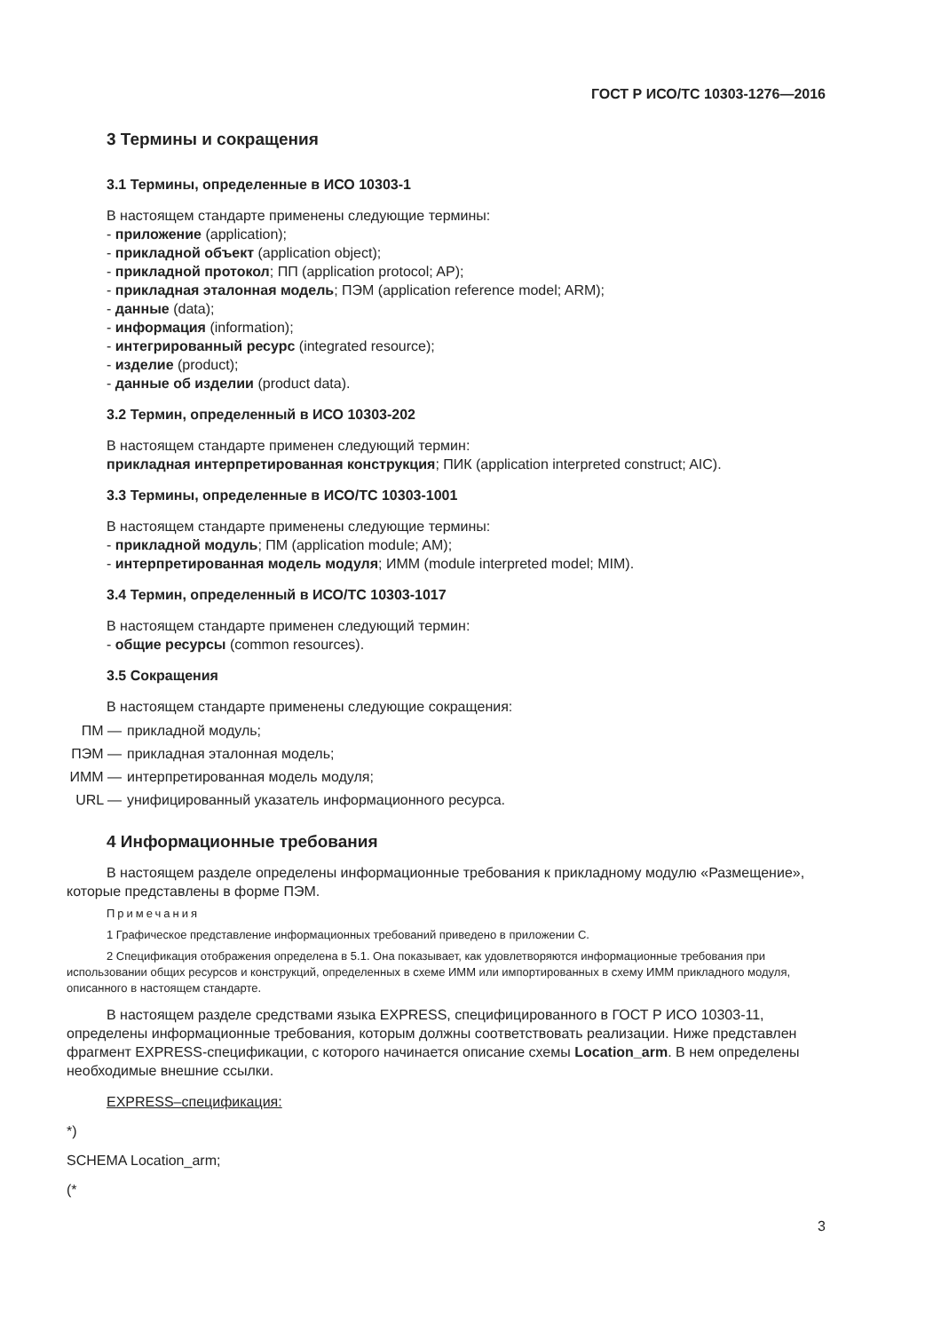ГОСТ Р ИСО/ТС 10303-1276—2016
3 Термины и сокращения
3.1 Термины, определенные в ИСО 10303-1
В настоящем стандарте применены следующие термины:
- приложение (application);
- прикладной объект (application object);
- прикладной протокол; ПП (application protocol; AP);
- прикладная эталонная модель; ПЭМ (application reference model; ARM);
- данные (data);
- информация (information);
- интегрированный ресурс (integrated resource);
- изделие (product);
- данные об изделии (product data).
3.2 Термин, определенный в ИСО 10303-202
В настоящем стандарте применен следующий термин:
прикладная интерпретированная конструкция; ПИК (application interpreted construct; AIC).
3.3 Термины, определенные в ИСО/ТС 10303-1001
В настоящем стандарте применены следующие термины:
- прикладной модуль; ПМ (application module; AM);
- интерпретированная модель модуля; ИММ (module interpreted model; MIM).
3.4 Термин, определенный в ИСО/ТС 10303-1017
В настоящем стандарте применен следующий термин:
- общие ресурсы (common resources).
3.5 Сокращения
В настоящем стандарте применены следующие сокращения:
ПМ — прикладной модуль; ПЭМ — прикладная эталонная модель; ИММ — интерпретированная модель модуля; URL — унифицированный указатель информационного ресурса.
4 Информационные требования
В настоящем разделе определены информационные требования к прикладному модулю «Размещение», которые представлены в форме ПЭМ.
Примечания
1 Графическое представление информационных требований приведено в приложении С.
2 Спецификация отображения определена в 5.1. Она показывает, как удовлетворяются информационные требования при использовании общих ресурсов и конструкций, определенных в схеме ИММ или импортированных в схему ИММ прикладного модуля, описанного в настоящем стандарте.
В настоящем разделе средствами языка EXPRESS, специфицированного в ГОСТ Р ИСО 10303-11, определены информационные требования, которым должны соответствовать реализации. Ниже представлен фрагмент EXPRESS-спецификации, с которого начинается описание схемы Location_arm. В нем определены необходимые внешние ссылки.
EXPRESS–спецификация:
*)
SCHEMA Location_arm;
(*
3